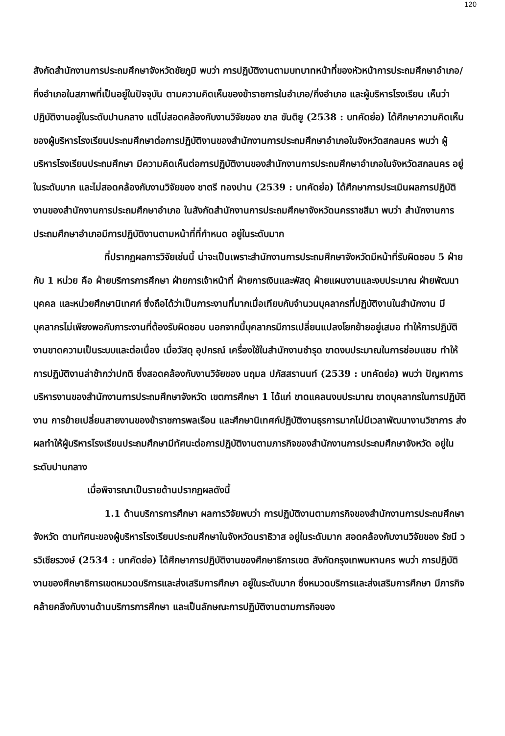120
สังกัดสำนักงานการประถมศึกษาจังหวัดชัยภูมิ พบว่า การปฏิบัติงานตามบทบาทหน้าที่ของหัวหน้าการประถมศึกษาอำเภอ/กิ่งอำเภอในสภาพที่เป็นอยู่ในปัจจุบัน ตามความคิดเห็นของข้าราชการในอำเภอ/กิ่งอำเภอ และผู้บริหารโรงเรียน เห็นว่า ปฏิบัติงานอยู่ในระดับปานกลาง แต่ไม่สอดคล้องกับงานวิจัยของ ขาล ขันติยู (2538 : บทคัดย่อ) ได้ศึกษาความคิดเห็นของผู้บริหารโรงเรียนประถมศึกษาต่อการปฏิบัติงานของสำนักงานการประถมศึกษาอำเภอในจังหวัดสกลนคร พบว่า ผู้บริหารโรงเรียนประถมศึกษา มีความคิดเห็นต่อการปฏิบัติงานของสำนักงานการประถมศึกษาอำเภอในจังหวัดสกลนคร อยู่ในระดับมาก และไม่สอดคล้องกับงานวิจัยของ ชาตรี ทองปาน (2539 : บทคัดย่อ) ได้ศึกษาการประเมินผลการปฏิบัติงานของสำนักงานการประถมศึกษาอำเภอ ในสังกัดสำนักงานการประถมศึกษาจังหวัดนครราชสีมา พบว่า สำนักงานการประถมศึกษาอำเภอมีการปฏิบัติงานตามหน้าที่ที่กำหนด อยู่ในระดับมาก
ที่ปรากฏผลการวิจัยเช่นนี้ น่าจะเป็นเพราะสำนักงานการประถมศึกษาจังหวัดมีหน้าที่รับผิดชอบ 5 ฝ่าย กับ 1 หน่วย คือ ฝ่ายบริการการศึกษา ฝ่ายการเจ้าหน้าที่ ฝ่ายการเงินและพัสดุ ฝ่ายแผนงานและงบประมาณ ฝ่ายพัฒนาบุคคล และหน่วยศึกษานิเทศก์ ซึ่งถือได้ว่าเป็นภาระงานที่มากเมื่อเทียบกับจำนวนบุคลากรที่ปฏิบัติงานในสำนักงาน มีบุคลากรไม่เพียงพอกับภาระงานที่ต้องรับผิดชอบ นอกจากนี้บุคลากรมีการเปลี่ยนแปลงโยกย้ายอยู่เสมอ ทำให้การปฏิบัติงานขาดความเป็นระบบและต่อเนื่อง เมื่อวัสดุ อุปกรณ์ เครื่องใช้ในสำนักงานชำรุด ขาดงบประมาณในการซ่อมแซม ทำให้การปฏิบัติงานล่าช้ากว่าปกติ ซึ่งสอดคล้องกับงานวิจัยของ นฤมล ปภัสสรานนท์ (2539 : บทคัดย่อ) พบว่า ปัญหาการบริหารงานของสำนักงานการประถมศึกษาจังหวัด เขตการศึกษา 1 ได้แก่ ขาดแคลนงบประมาณ ขาดบุคลากรในการปฏิบัติงาน การย้ายเปลี่ยนสายงานของข้าราชการพลเรือน และศึกษานิเทศก์ปฏิบัติงานธุรการมากไม่มีเวลาพัฒนางานวิชาการ ส่งผลทำให้ผู้บริหารโรงเรียนประถมศึกษามีทัศนะต่อการปฏิบัติงานตามภารกิจของสำนักงานการประถมศึกษาจังหวัด อยู่ในระดับปานกลาง
เมื่อพิจารณาเป็นรายด้านปรากฏผลดังนี้
1.1 ด้านบริการการศึกษา ผลการวิจัยพบว่า การปฏิบัติงานตามภารกิจของสำนักงานการประถมศึกษาจังหวัด ตามทัศนะของผู้บริหารโรงเรียนประถมศึกษาในจังหวัดนราธิวาส อยู่ในระดับมาก สอดคล้องกับงานวิจัยของ รัชนี วรวิเชียรวงษ์ (2534 : บทคัดย่อ) ได้ศึกษาการปฏิบัติงานของศึกษาธิการเขต สังกัดกรุงเทพมหานคร พบว่า การปฏิบัติงานของศึกษาธิการเขตหมวดบริการและส่งเสริมการศึกษา อยู่ในระดับมาก ซึ่งหมวดบริการและส่งเสริมการศึกษา มีภารกิจคล้ายคลึงกับงานด้านบริการการศึกษา และเป็นลักษณะการปฏิบัติงานตามภารกิจของ